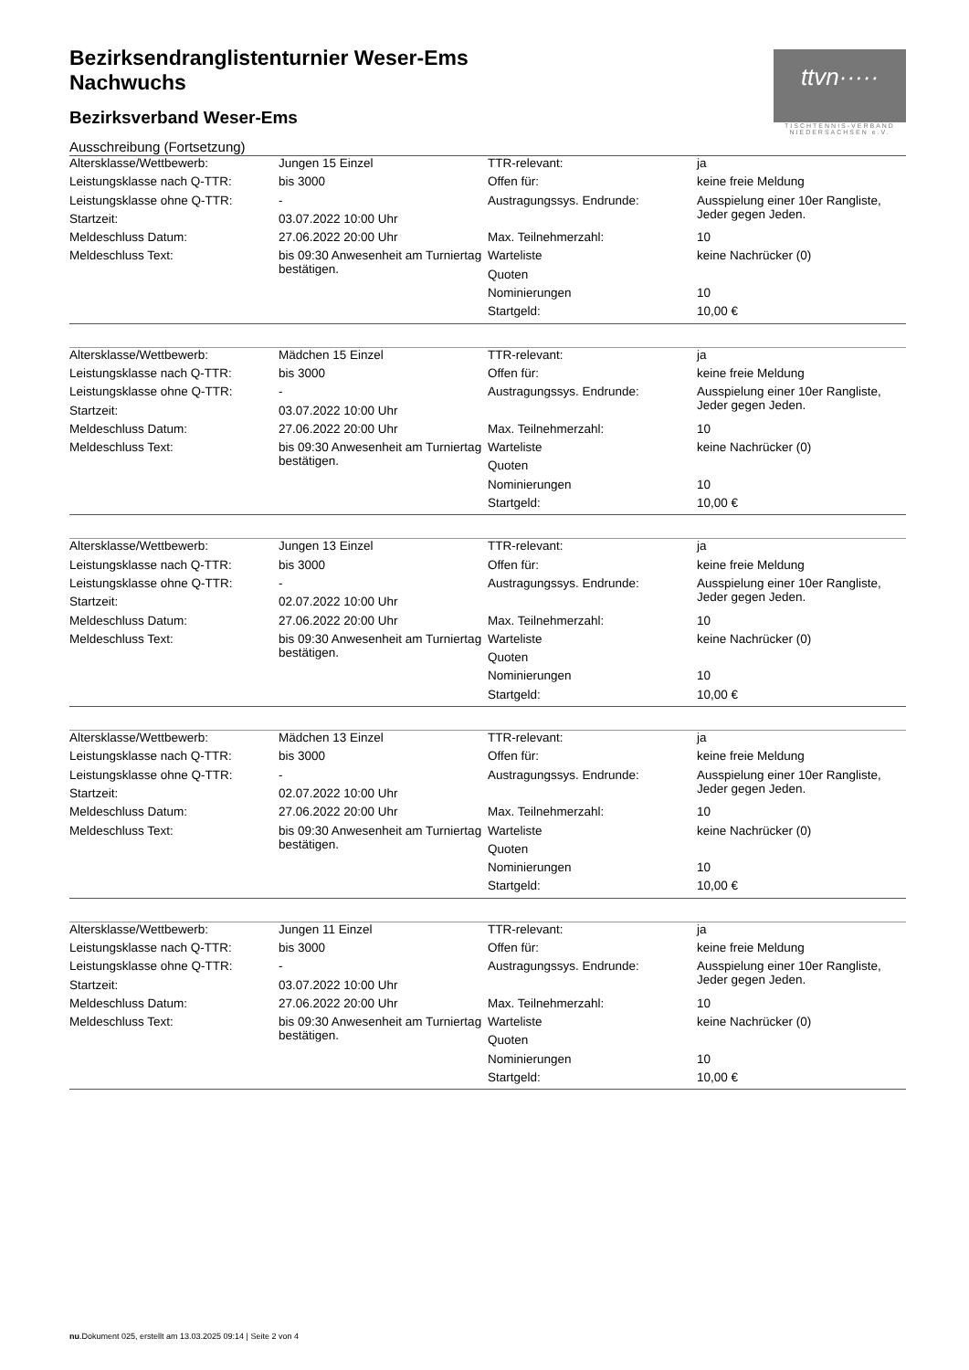ttvn·····
TISCHTENNIS-VERBAND NIEDERSACHSEN e.V.
Bezirksendranglistenturnier Weser-Ems
Nachwuchs
Bezirksverband Weser-Ems
Ausschreibung (Fortsetzung)
| Altersklasse/Wettbewerb: | Jungen 15 Einzel | TTR-relevant: | ja |
| Leistungsklasse nach Q-TTR: | bis 3000 | Offen für: | keine freie Meldung |
| Leistungsklasse ohne Q-TTR: | - | Austragungssys. Endrunde: | Ausspielung einer 10er Rangliste, Jeder gegen Jeden. |
| Startzeit: | 03.07.2022 10:00 Uhr | | |
| Meldeschluss Datum: | 27.06.2022 20:00 Uhr | Max. Teilnehmerzahl: | 10 |
| Meldeschluss Text: | bis 09:30 Anwesenheit am Turniertag bestätigen. | Warteliste | keine Nachrücker (0) |
| | | Quoten | |
| | | Nominierungen | 10 |
| | | Startgeld: | 10,00 € |
| Altersklasse/Wettbewerb: | Mädchen 15 Einzel | TTR-relevant: | ja |
| Leistungsklasse nach Q-TTR: | bis 3000 | Offen für: | keine freie Meldung |
| Leistungsklasse ohne Q-TTR: | - | Austragungssys. Endrunde: | Ausspielung einer 10er Rangliste, Jeder gegen Jeden. |
| Startzeit: | 03.07.2022 10:00 Uhr | | |
| Meldeschluss Datum: | 27.06.2022 20:00 Uhr | Max. Teilnehmerzahl: | 10 |
| Meldeschluss Text: | bis 09:30 Anwesenheit am Turniertag bestätigen. | Warteliste | keine Nachrücker (0) |
| | | Quoten | |
| | | Nominierungen | 10 |
| | | Startgeld: | 10,00 € |
| Altersklasse/Wettbewerb: | Jungen 13 Einzel | TTR-relevant: | ja |
| Leistungsklasse nach Q-TTR: | bis 3000 | Offen für: | keine freie Meldung |
| Leistungsklasse ohne Q-TTR: | - | Austragungssys. Endrunde: | Ausspielung einer 10er Rangliste, Jeder gegen Jeden. |
| Startzeit: | 02.07.2022 10:00 Uhr | | |
| Meldeschluss Datum: | 27.06.2022 20:00 Uhr | Max. Teilnehmerzahl: | 10 |
| Meldeschluss Text: | bis 09:30 Anwesenheit am Turniertag bestätigen. | Warteliste | keine Nachrücker (0) |
| | | Quoten | |
| | | Nominierungen | 10 |
| | | Startgeld: | 10,00 € |
| Altersklasse/Wettbewerb: | Mädchen 13 Einzel | TTR-relevant: | ja |
| Leistungsklasse nach Q-TTR: | bis 3000 | Offen für: | keine freie Meldung |
| Leistungsklasse ohne Q-TTR: | - | Austragungssys. Endrunde: | Ausspielung einer 10er Rangliste, Jeder gegen Jeden. |
| Startzeit: | 02.07.2022 10:00 Uhr | | |
| Meldeschluss Datum: | 27.06.2022 20:00 Uhr | Max. Teilnehmerzahl: | 10 |
| Meldeschluss Text: | bis 09:30 Anwesenheit am Turniertag bestätigen. | Warteliste | keine Nachrücker (0) |
| | | Quoten | |
| | | Nominierungen | 10 |
| | | Startgeld: | 10,00 € |
| Altersklasse/Wettbewerb: | Jungen 11 Einzel | TTR-relevant: | ja |
| Leistungsklasse nach Q-TTR: | bis 3000 | Offen für: | keine freie Meldung |
| Leistungsklasse ohne Q-TTR: | - | Austragungssys. Endrunde: | Ausspielung einer 10er Rangliste, Jeder gegen Jeden. |
| Startzeit: | 03.07.2022 10:00 Uhr | | |
| Meldeschluss Datum: | 27.06.2022 20:00 Uhr | Max. Teilnehmerzahl: | 10 |
| Meldeschluss Text: | bis 09:30 Anwesenheit am Turniertag bestätigen. | Warteliste | keine Nachrücker (0) |
| | | Quoten | |
| | | Nominierungen | 10 |
| | | Startgeld: | 10,00 € |
nu.Dokument 025, erstellt am 13.03.2025 09:14 | Seite 2 von 4